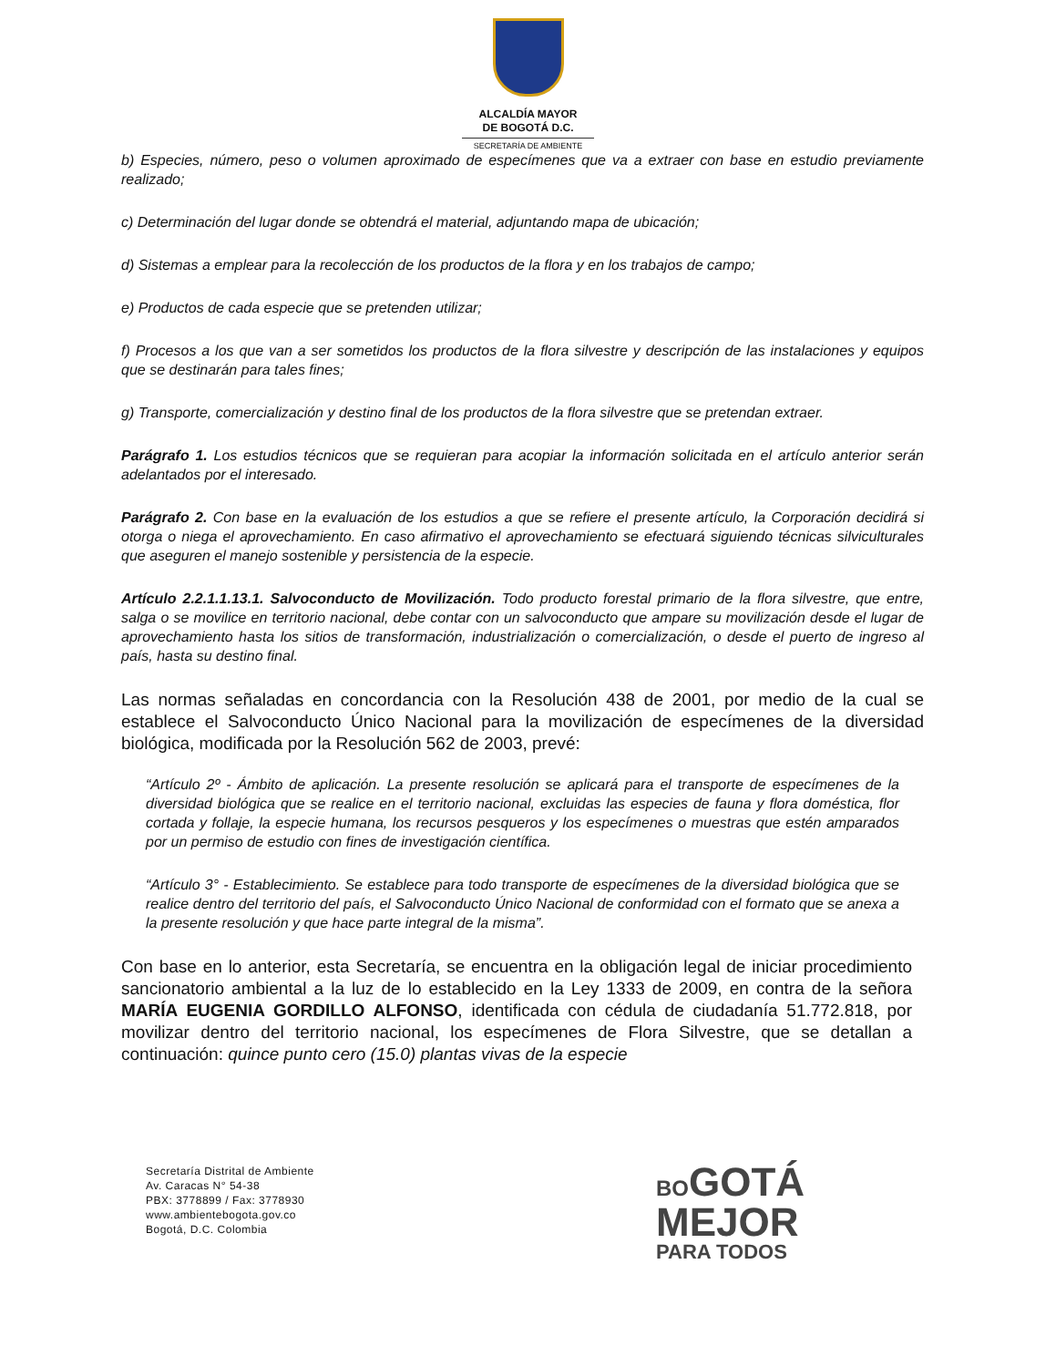ALCALDÍA MAYOR
DE BOGOTÁ D.C.
SECRETARÍA DE AMBIENTE
b) Especies, número, peso o volumen aproximado de especímenes que va a extraer con base en estudio previamente realizado;
c) Determinación del lugar donde se obtendrá el material, adjuntando mapa de ubicación;
d) Sistemas a emplear para la recolección de los productos de la flora y en los trabajos de campo;
e) Productos de cada especie que se pretenden utilizar;
f) Procesos a los que van a ser sometidos los productos de la flora silvestre y descripción de las instalaciones y equipos que se destinarán para tales fines;
g) Transporte, comercialización y destino final de los productos de la flora silvestre que se pretendan extraer.
Parágrafo 1. Los estudios técnicos que se requieran para acopiar la información solicitada en el artículo anterior serán adelantados por el interesado.
Parágrafo 2. Con base en la evaluación de los estudios a que se refiere el presente artículo, la Corporación decidirá si otorga o niega el aprovechamiento. En caso afirmativo el aprovechamiento se efectuará siguiendo técnicas silviculturales que aseguren el manejo sostenible y persistencia de la especie.
Artículo 2.2.1.1.13.1. Salvoconducto de Movilización. Todo producto forestal primario de la flora silvestre, que entre, salga o se movilice en territorio nacional, debe contar con un salvoconducto que ampare su movilización desde el lugar de aprovechamiento hasta los sitios de transformación, industrialización o comercialización, o desde el puerto de ingreso al país, hasta su destino final.
Las normas señaladas en concordancia con la Resolución 438 de 2001, por medio de la cual se establece el Salvoconducto Único Nacional para la movilización de especímenes de la diversidad biológica, modificada por la Resolución 562 de 2003, prevé:
“Artículo 2º - Ámbito de aplicación. La presente resolución se aplicará para el transporte de especímenes de la diversidad biológica que se realice en el territorio nacional, excluidas las especies de fauna y flora doméstica, flor cortada y follaje, la especie humana, los recursos pesqueros y los especímenes o muestras que estén amparados por un permiso de estudio con fines de investigación científica.
“Artículo 3° - Establecimiento. Se establece para todo transporte de especímenes de la diversidad biológica que se realice dentro del territorio del país, el Salvoconducto Único Nacional de conformidad con el formato que se anexa a la presente resolución y que hace parte integral de la misma”.
Con base en lo anterior, esta Secretaría, se encuentra en la obligación legal de iniciar procedimiento sancionatorio ambiental a la luz de lo establecido en la Ley 1333 de 2009, en contra de la señora MARÍA EUGENIA GORDILLO ALFONSO, identificada con cédula de ciudadanía 51.772.818, por movilizar dentro del territorio nacional, los especímenes de Flora Silvestre, que se detallan a continuación: quince punto cero (15.0) plantas vivas de la especie
Secretaría Distrital de Ambiente
Av. Caracas N° 54-38
PBX: 3778899 / Fax: 3778930
www.ambientebogota.gov.co
Bogotá, D.C. Colombia
BOGOTÁ
MEJOR
PARA TODOS